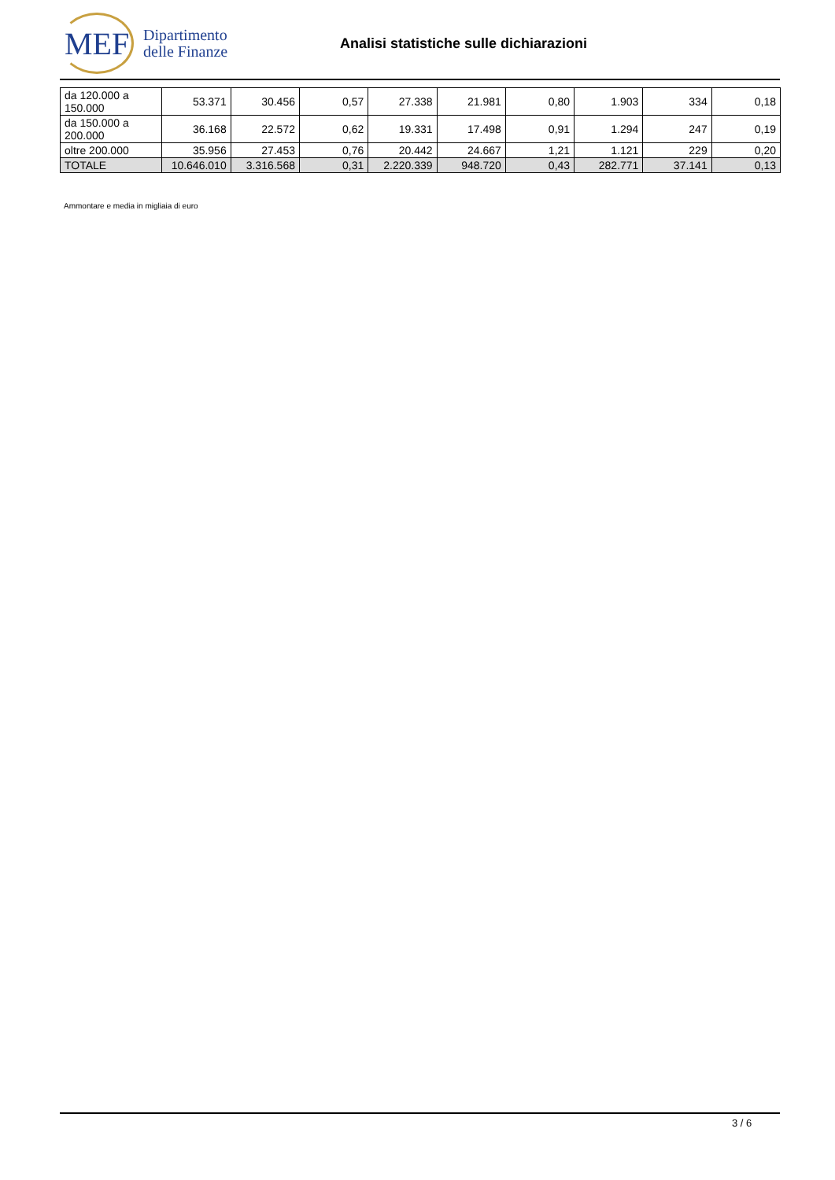MEF
Dipartimento
delle Finanze
Analisi statistiche sulle dichiarazioni
| da 120.000 a 150.000 | 53.371 | 30.456 | 0,57 | 27.338 | 21.981 | 0,80 | 1.903 | 334 | 0,18 |
| da 150.000 a 200.000 | 36.168 | 22.572 | 0,62 | 19.331 | 17.498 | 0,91 | 1.294 | 247 | 0,19 |
| oltre 200.000 | 35.956 | 27.453 | 0,76 | 20.442 | 24.667 | 1,21 | 1.121 | 229 | 0,20 |
| TOTALE | 10.646.010 | 3.316.568 | 0,31 | 2.220.339 | 948.720 | 0,43 | 282.771 | 37.141 | 0,13 |
Ammontare e media in migliaia di euro
3 / 6